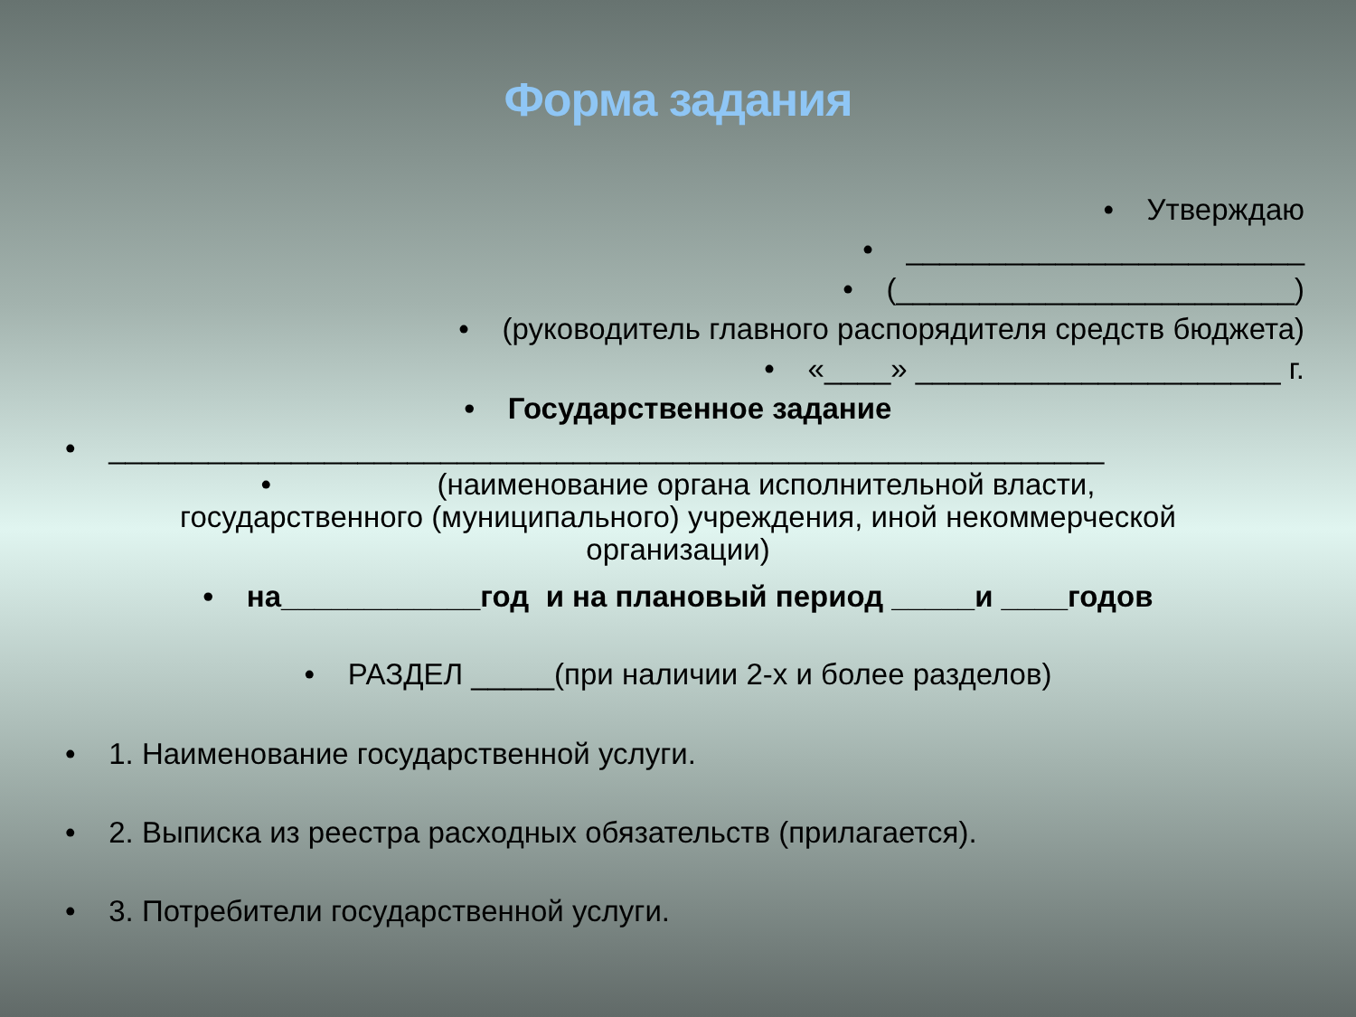Форма задания
• Утверждаю
• ________________________
• (________________________)
• (руководитель главного распорядителя средств бюджета)
• «____» ______________________ г.
• Государственное задание
• ____________________________________________________________
• (наименование органа исполнительной власти,
государственного (муниципального) учреждения, иной некоммерческой
организации)
• на____________год и на плановый период _____и ____годов
• РАЗДЕЛ _____(при наличии 2-х и более разделов)
• 1. Наименование государственной услуги.
• 2. Выписка из реестра расходных обязательств (прилагается).
• 3. Потребители государственной услуги.